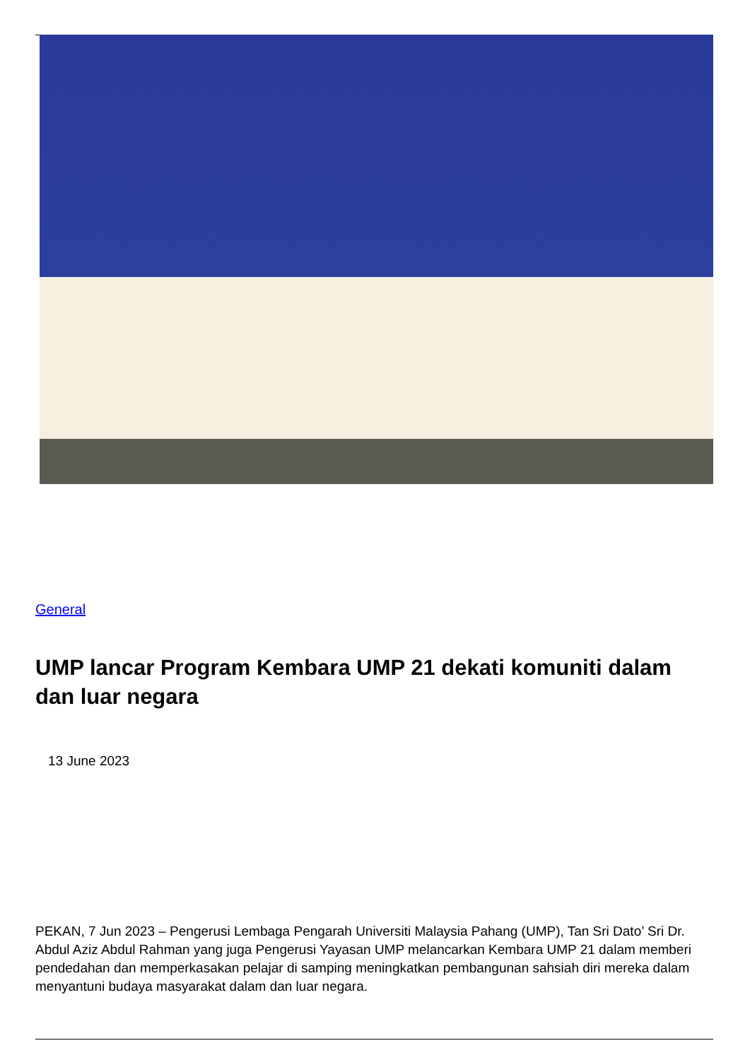General
UMP lancar Program Kembara UMP 21 dekati komuniti dalam dan luar negara
13 June 2023
PEKAN, 7 Jun 2023 – Pengerusi Lembaga Pengarah Universiti Malaysia Pahang (UMP), Tan Sri Dato’ Sri Dr. Abdul Aziz Abdul Rahman yang juga Pengerusi Yayasan UMP melancarkan Kembara UMP 21 dalam memberi pendedahan dan memperkasakan pelajar di samping meningkatkan pembangunan sahsiah diri mereka dalam menyantuni budaya masyarakat dalam dan luar negara.